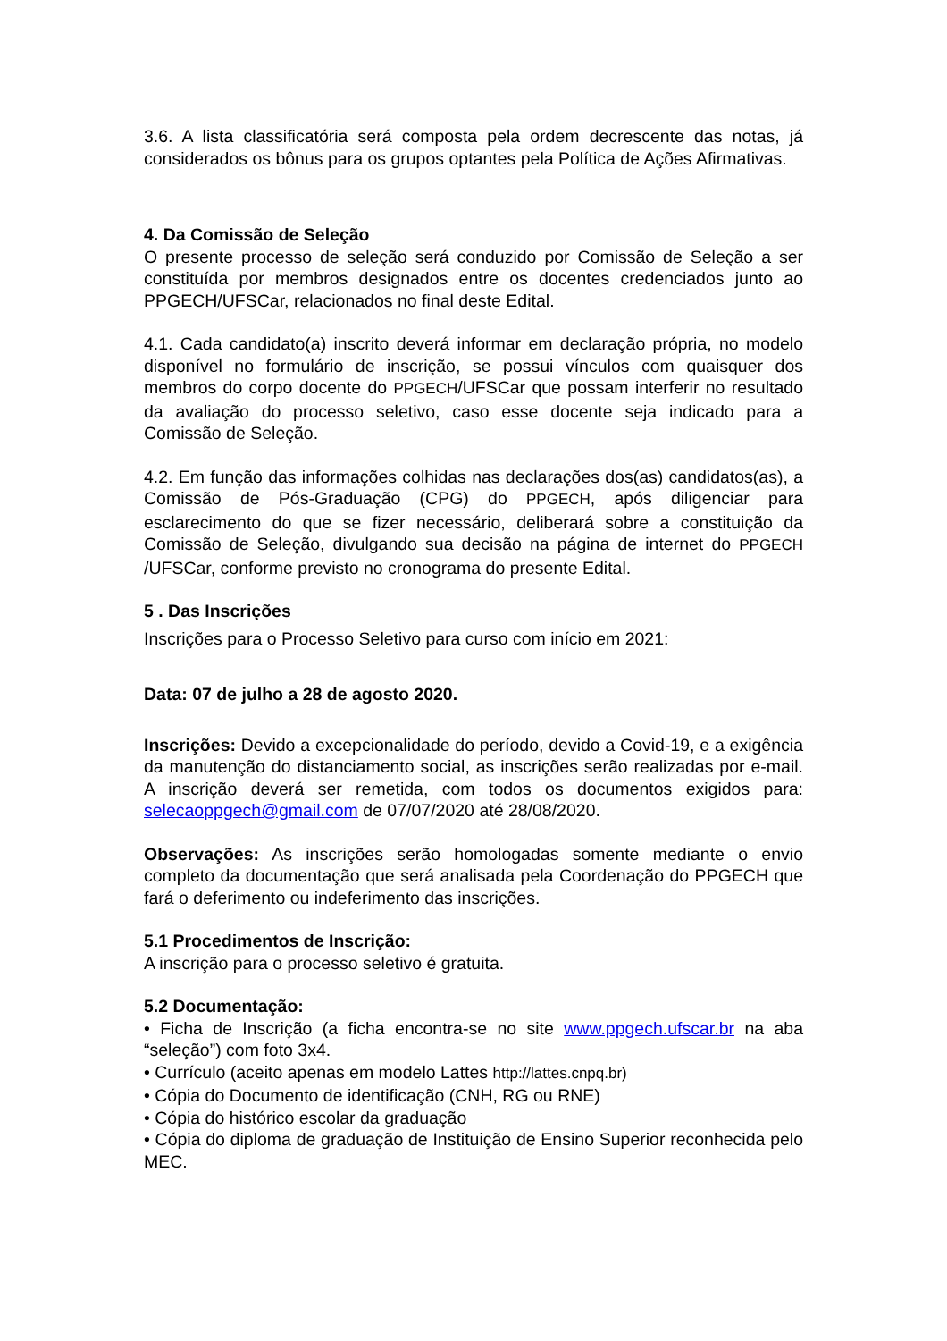3.6. A lista classificatória será composta pela ordem decrescente das notas, já considerados os bônus para os grupos optantes pela Política de Ações Afirmativas.
4. Da Comissão de Seleção
O presente processo de seleção será conduzido por Comissão de Seleção a ser constituída por membros designados entre os docentes credenciados junto ao PPGECH/UFSCar, relacionados no final deste Edital.
4.1. Cada candidato(a) inscrito deverá informar em declaração própria, no modelo disponível no formulário de inscrição, se possui vínculos com quaisquer dos membros do corpo docente do PPGECH/UFSCar que possam interferir no resultado da avaliação do processo seletivo, caso esse docente seja indicado para a Comissão de Seleção.
4.2. Em função das informações colhidas nas declarações dos(as) candidatos(as), a Comissão de Pós-Graduação (CPG) do PPGECH, após diligenciar para esclarecimento do que se fizer necessário, deliberará sobre a constituição da Comissão de Seleção, divulgando sua decisão na página de internet do PPGECH /UFSCar, conforme previsto no cronograma do presente Edital.
5 . Das Inscrições
Inscrições para o Processo Seletivo para curso com início em 2021:
Data: 07 de julho a 28 de agosto 2020.
Inscrições: Devido a excepcionalidade do período, devido a Covid-19, e a exigência da manutenção do distanciamento social, as inscrições serão realizadas por e-mail. A inscrição deverá ser remetida, com todos os documentos exigidos para: selecaoppgech@gmail.com de 07/07/2020 até 28/08/2020.
Observações: As inscrições serão homologadas somente mediante o envio completo da documentação que será analisada pela Coordenação do PPGECH que fará o deferimento ou indeferimento das inscrições.
5.1 Procedimentos de Inscrição:
A inscrição para o processo seletivo é gratuita.
5.2 Documentação:
• Ficha de Inscrição (a ficha encontra-se no site www.ppgech.ufscar.br na aba “seleção”) com foto 3x4.
• Currículo (aceito apenas em modelo Lattes http://lattes.cnpq.br)
• Cópia do Documento de identificação (CNH, RG ou RNE)
• Cópia do histórico escolar da graduação
• Cópia do diploma de graduação de Instituição de Ensino Superior reconhecida pelo MEC.